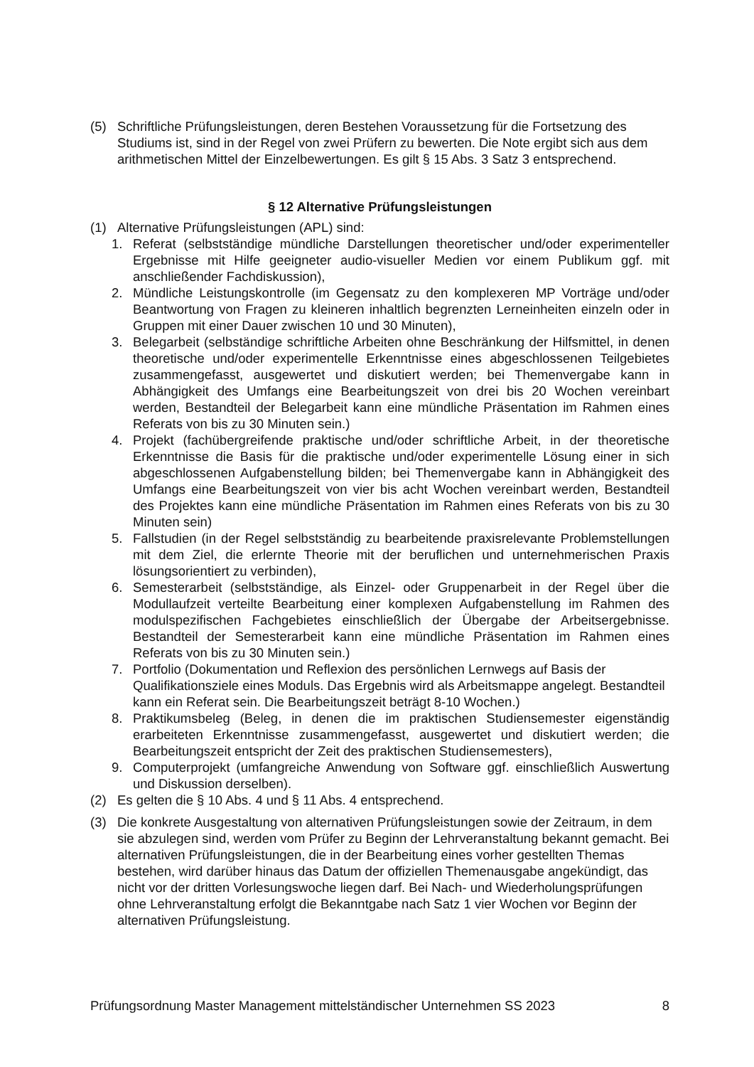(5) Schriftliche Prüfungsleistungen, deren Bestehen Voraussetzung für die Fortsetzung des Studiums ist, sind in der Regel von zwei Prüfern zu bewerten. Die Note ergibt sich aus dem arithmetischen Mittel der Einzelbewertungen. Es gilt § 15 Abs. 3 Satz 3 entsprechend.
§ 12 Alternative Prüfungsleistungen
(1) Alternative Prüfungsleistungen (APL) sind:
1. Referat (selbstständige mündliche Darstellungen theoretischer und/oder experimenteller Ergebnisse mit Hilfe geeigneter audio-visueller Medien vor einem Publikum ggf. mit anschließender Fachdiskussion),
2. Mündliche Leistungskontrolle (im Gegensatz zu den komplexeren MP Vorträge und/oder Beantwortung von Fragen zu kleineren inhaltlich begrenzten Lerneinheiten einzeln oder in Gruppen mit einer Dauer zwischen 10 und 30 Minuten),
3. Belegarbeit (selbständige schriftliche Arbeiten ohne Beschränkung der Hilfsmittel, in denen theoretische und/oder experimentelle Erkenntnisse eines abgeschlossenen Teilgebietes zusammengefasst, ausgewertet und diskutiert werden; bei Themenvergabe kann in Abhängigkeit des Umfangs eine Bearbeitungszeit von drei bis 20 Wochen vereinbart werden, Bestandteil der Belegarbeit kann eine mündliche Präsentation im Rahmen eines Referats von bis zu 30 Minuten sein.)
4. Projekt (fachübergreifende praktische und/oder schriftliche Arbeit, in der theoretische Erkenntnisse die Basis für die praktische und/oder experimentelle Lösung einer in sich abgeschlossenen Aufgabenstellung bilden; bei Themenvergabe kann in Abhängigkeit des Umfangs eine Bearbeitungszeit von vier bis acht Wochen vereinbart werden, Bestandteil des Projektes kann eine mündliche Präsentation im Rahmen eines Referats von bis zu 30 Minuten sein)
5. Fallstudien (in der Regel selbstständig zu bearbeitende praxisrelevante Problemstellungen mit dem Ziel, die erlernte Theorie mit der beruflichen und unternehmerischen Praxis lösungsorientiert zu verbinden),
6. Semesterarbeit (selbstständige, als Einzel- oder Gruppenarbeit in der Regel über die Modullaufzeit verteilte Bearbeitung einer komplexen Aufgabenstellung im Rahmen des modulspezifischen Fachgebietes einschließlich der Übergabe der Arbeitsergebnisse. Bestandteil der Semesterarbeit kann eine mündliche Präsentation im Rahmen eines Referats von bis zu 30 Minuten sein.)
7. Portfolio (Dokumentation und Reflexion des persönlichen Lernwegs auf Basis der Qualifikationsziele eines Moduls. Das Ergebnis wird als Arbeitsmappe angelegt. Bestandteil kann ein Referat sein. Die Bearbeitungszeit beträgt 8-10 Wochen.)
8. Praktikumsbeleg (Beleg, in denen die im praktischen Studiensemester eigenständig erarbeiteten Erkenntnisse zusammengefasst, ausgewertet und diskutiert werden; die Bearbeitungszeit entspricht der Zeit des praktischen Studiensemesters),
9. Computerprojekt (umfangreiche Anwendung von Software ggf. einschließlich Auswertung und Diskussion derselben).
(2) Es gelten die § 10 Abs. 4 und § 11 Abs. 4 entsprechend.
(3) Die konkrete Ausgestaltung von alternativen Prüfungsleistungen sowie der Zeitraum, in dem sie abzulegen sind, werden vom Prüfer zu Beginn der Lehrveranstaltung bekannt gemacht. Bei alternativen Prüfungsleistungen, die in der Bearbeitung eines vorher gestellten Themas bestehen, wird darüber hinaus das Datum der offiziellen Themenausgabe angekündigt, das nicht vor der dritten Vorlesungswoche liegen darf. Bei Nach- und Wiederholungsprüfungen ohne Lehrveranstaltung erfolgt die Bekanntgabe nach Satz 1 vier Wochen vor Beginn der alternativen Prüfungsleistung.
Prüfungsordnung Master Management mittelständischer Unternehmen SS 2023 8